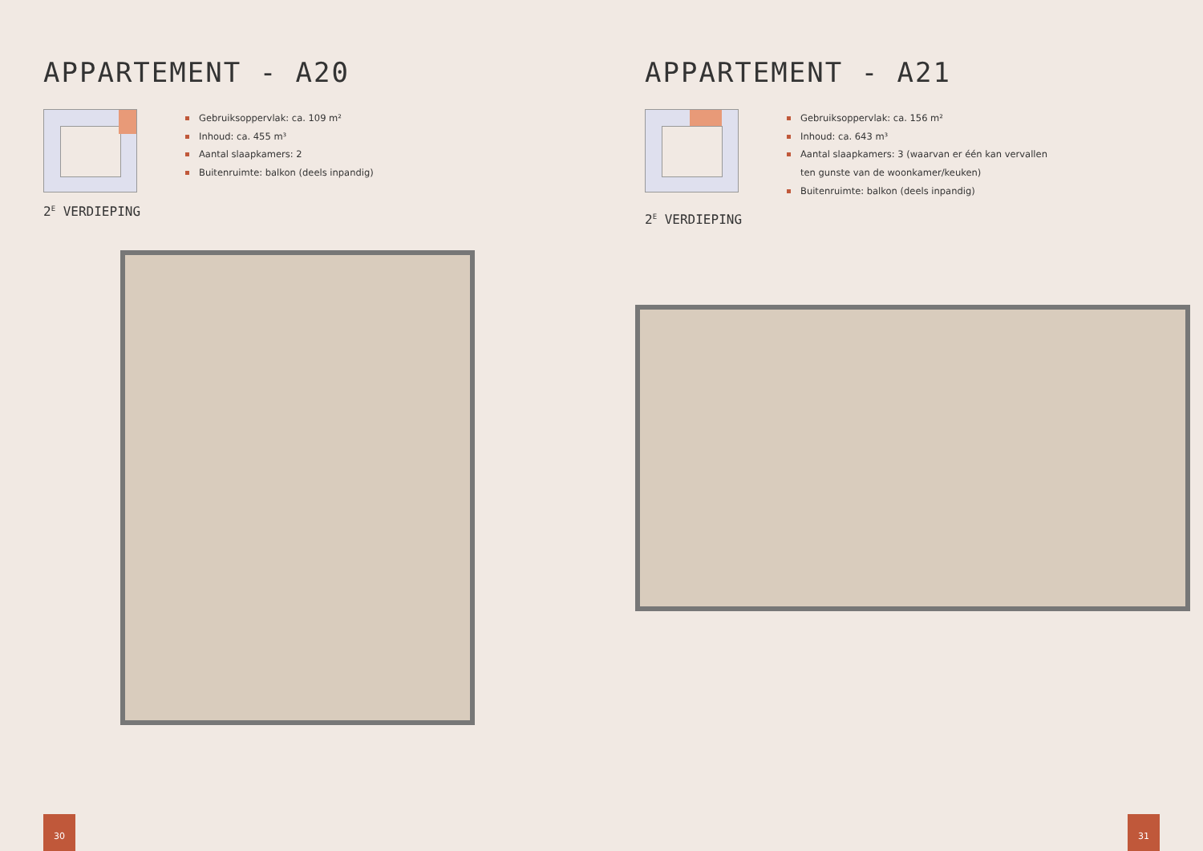APPARTEMENT - A20
Gebruiksoppervlak: ca. 109 m²
Inhoud: ca. 455 m³
Aantal slaapkamers: 2
Buitenruimte: balkon (deels inpandig)
2<sup>E</sup> VERDIEPING
30
APPARTEMENT - A21
Gebruiksoppervlak: ca. 156 m²
Inhoud: ca. 643 m³
Aantal slaapkamers: 3 (waarvan er één kan vervallen
ten gunste van de woonkamer/keuken)
Buitenruimte: balkon (deels inpandig)
2<sup>E</sup> VERDIEPING
31